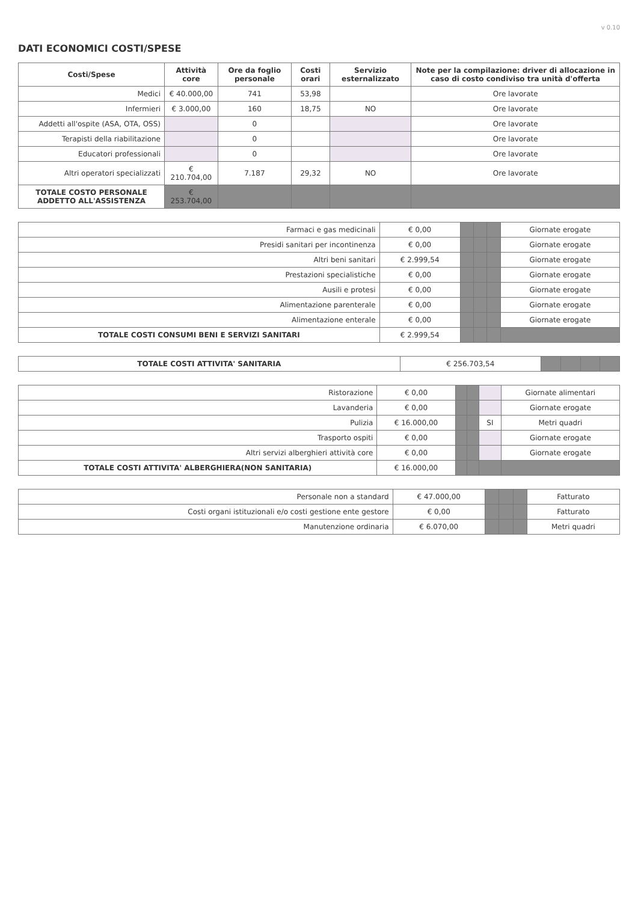v 0.10
DATI ECONOMICI COSTI/SPESE
| Costi/Spese | Attività core | Ore da foglio personale | Costi orari | Servizio esternalizzato | Note per la compilazione: driver di allocazione in caso di costo condiviso tra unità d'offerta |
| --- | --- | --- | --- | --- | --- |
| Medici | € 40.000,00 | 741 | 53,98 | | Ore lavorate |
| Infermieri | € 3.000,00 | 160 | 18,75 | NO | Ore lavorate |
| Addetti all'ospite (ASA, OTA, OSS) | | 0 | | | Ore lavorate |
| Terapisti della riabilitazione | | 0 | | | Ore lavorate |
| Educatori professionali | | 0 | | | Ore lavorate |
| Altri operatori specializzati | € 210.704,00 | 7.187 | 29,32 | NO | Ore lavorate |
| TOTALE COSTO PERSONALE ADDETTO ALL'ASSISTENZA | € 253.704,00 | | | | |
| Farmaci e gas medicinali | € 0,00 | | | | Giornate erogate |
| Presidi sanitari per incontinenza | € 0,00 | | | | Giornate erogate |
| Altri beni sanitari | € 2.999,54 | | | | Giornate erogate |
| Prestazioni specialistiche | € 0,00 | | | | Giornate erogate |
| Ausili e protesi | € 0,00 | | | | Giornate erogate |
| Alimentazione parenterale | € 0,00 | | | | Giornate erogate |
| Alimentazione enterale | € 0,00 | | | | Giornate erogate |
| TOTALE COSTI CONSUMI BENI E SERVIZI SANITARI | € 2.999,54 | | | | |
| TOTALE COSTI ATTIVITA' SANITARIA | € 256.703,54 | | | | |
| Ristorazione | € 0,00 | | | | Giornate alimentari |
| Lavanderia | € 0,00 | | | | Giornate erogate |
| Pulizia | € 16.000,00 | | | SI | Metri quadri |
| Trasporto ospiti | € 0,00 | | | | Giornate erogate |
| Altri servizi alberghieri attività core | € 0,00 | | | | Giornate erogate |
| TOTALE COSTI ATTIVITA' ALBERGHIERA(NON SANITARIA) | € 16.000,00 | | | | |
| Personale non a standard | € 47.000,00 | | | | Fatturato |
| Costi organi istituzionali e/o costi gestione ente gestore | € 0,00 | | | | Fatturato |
| Manutenzione ordinaria | € 6.070,00 | | | | Metri quadri |